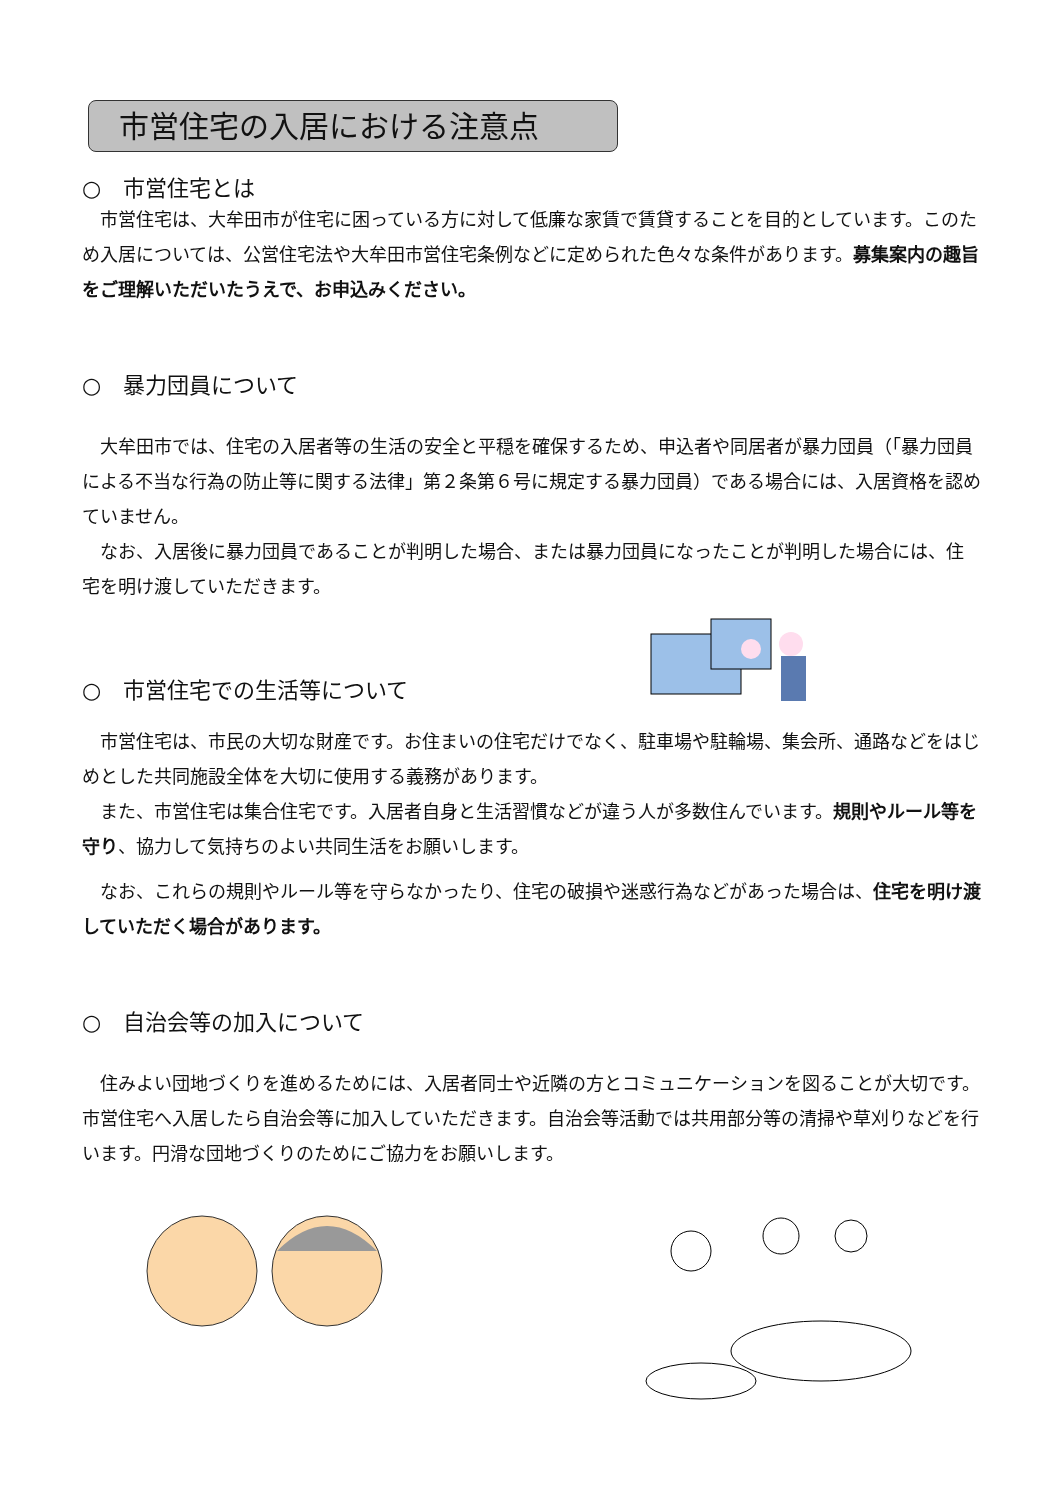市営住宅の入居における注意点
○　市営住宅とは
　市営住宅は、大牟田市が住宅に困っている方に対して低廉な家賃で賃貸することを目的としています。このため入居については、公営住宅法や大牟田市営住宅条例などに定められた色々な条件があります。募集案内の趣旨をご理解いただいたうえで、お申込みください。
○　暴力団員について
　大牟田市では、住宅の入居者等の生活の安全と平穏を確保するため、申込者や同居者が暴力団員（「暴力団員による不当な行為の防止等に関する法律」第２条第６号に規定する暴力団員）である場合には、入居資格を認めていません。
　なお、入居後に暴力団員であることが判明した場合、または暴力団員になったことが判明した場合には、住宅を明け渡していただきます。
○　市営住宅での生活等について
　市営住宅は、市民の大切な財産です。お住まいの住宅だけでなく、駐車場や駐輪場、集会所、通路などをはじめとした共同施設全体を大切に使用する義務があります。
　また、市営住宅は集合住宅です。入居者自身と生活習慣などが違う人が多数住んでいます。規則やルール等を守り、協力して気持ちのよい共同生活をお願いします。
　なお、これらの規則やルール等を守らなかったり、住宅の破損や迷惑行為などがあった場合は、住宅を明け渡していただく場合があります。
○　自治会等の加入について
　住みよい団地づくりを進めるためには、入居者同士や近隣の方とコミュニケーションを図ることが大切です。市営住宅へ入居したら自治会等に加入していただきます。自治会等活動では共用部分等の清掃や草刈りなどを行います。円滑な団地づくりのためにご協力をお願いします。